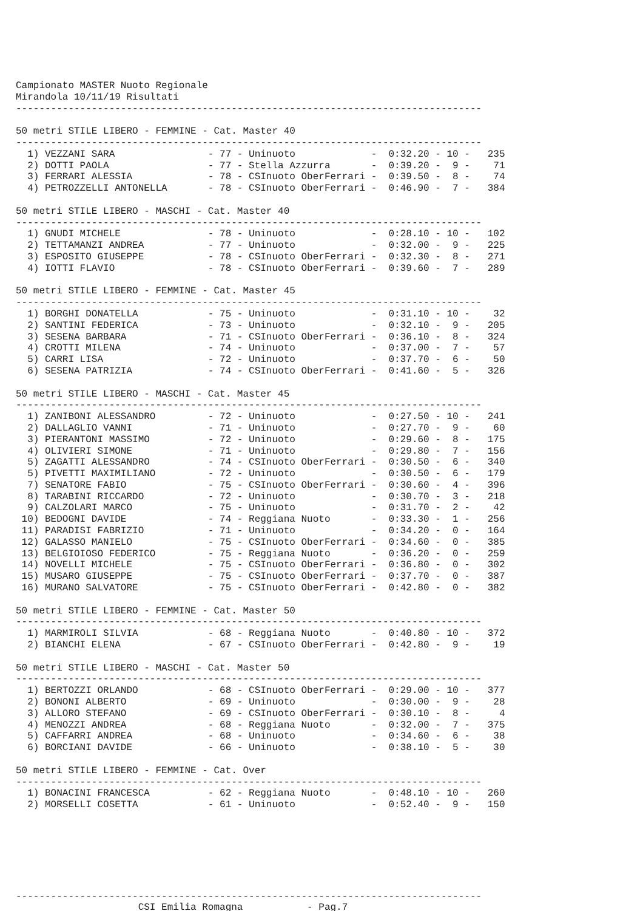Campionato MASTER Nuoto Regionale
Mirandola 10/11/19 Risultati
--------------------------------------------------------------------------------

50 metri STILE LIBERO - FEMMINE - Cat. Master 40
--------------------------------------------------------------------------------
  1) VEZZANI SARA                - 77 - Uninuoto             -  0:32.20 - 10 -   235
  2) DOTTI PAOLA                 - 77 - Stella Azzurra       -  0:39.20 -  9 -    71
  3) FERRARI ALESSIA             - 78 - CSInuoto OberFerrari -  0:39.50 -  8 -    74
  4) PETROZZELLI ANTONELLA       - 78 - CSInuoto OberFerrari -  0:46.90 -  7 -   384

50 metri STILE LIBERO - MASCHI - Cat. Master 40
--------------------------------------------------------------------------------
  1) GNUDI MICHELE               - 78 - Uninuoto             -  0:28.10 - 10 -   102
  2) TETTAMANZI ANDREA           - 77 - Uninuoto             -  0:32.00 -  9 -   225
  3) ESPOSITO GIUSEPPE           - 78 - CSInuoto OberFerrari -  0:32.30 -  8 -   271
  4) IOTTI FLAVIO                - 78 - CSInuoto OberFerrari -  0:39.60 -  7 -   289

50 metri STILE LIBERO - FEMMINE - Cat. Master 45
--------------------------------------------------------------------------------
  1) BORGHI DONATELLA            - 75 - Uninuoto             -  0:31.10 - 10 -    32
  2) SANTINI FEDERICA            - 73 - Uninuoto             -  0:32.10 -  9 -   205
  3) SESENA BARBARA              - 71 - CSInuoto OberFerrari -  0:36.10 -  8 -   324
  4) CROTTI MILENA               - 74 - Uninuoto             -  0:37.00 -  7 -    57
  5) CARRI LISA                  - 72 - Uninuoto             -  0:37.70 -  6 -    50
  6) SESENA PATRIZIA             - 74 - CSInuoto OberFerrari -  0:41.60 -  5 -   326

50 metri STILE LIBERO - MASCHI - Cat. Master 45
--------------------------------------------------------------------------------
  1) ZANIBONI ALESSANDRO         - 72 - Uninuoto             -  0:27.50 - 10 -   241
  2) DALLAGLIO VANNI             - 71 - Uninuoto             -  0:27.70 -  9 -    60
  3) PIERANTONI MASSIMO          - 72 - Uninuoto             -  0:29.60 -  8 -   175
  4) OLIVIERI SIMONE             - 71 - Uninuoto             -  0:29.80 -  7 -   156
  5) ZAGATTI ALESSANDRO          - 74 - CSInuoto OberFerrari -  0:30.50 -  6 -   340
  5) PIVETTI MAXIMILIANO         - 72 - Uninuoto             -  0:30.50 -  6 -   179
  7) SENATORE FABIO              - 75 - CSInuoto OberFerrari -  0:30.60 -  4 -   396
  8) TARABINI RICCARDO           - 72 - Uninuoto             -  0:30.70 -  3 -   218
  9) CALZOLARI MARCO             - 75 - Uninuoto             -  0:31.70 -  2 -    42
 10) BEDOGNI DAVIDE              - 74 - Reggiana Nuoto       -  0:33.30 -  1 -   256
 11) PARADISI FABRIZIO           - 71 - Uninuoto             -  0:34.20 -  0 -   164
 12) GALASSO MANIELO             - 75 - CSInuoto OberFerrari -  0:34.60 -  0 -   385
 13) BELGIOIOSO FEDERICO         - 75 - Reggiana Nuoto       -  0:36.20 -  0 -   259
 14) NOVELLI MICHELE             - 75 - CSInuoto OberFerrari -  0:36.80 -  0 -   302
 15) MUSARO GIUSEPPE             - 75 - CSInuoto OberFerrari -  0:37.70 -  0 -   387
 16) MURANO SALVATORE            - 75 - CSInuoto OberFerrari -  0:42.80 -  0 -   382

50 metri STILE LIBERO - FEMMINE - Cat. Master 50
--------------------------------------------------------------------------------
  1) MARMIROLI SILVIA            - 68 - Reggiana Nuoto       -  0:40.80 - 10 -   372
  2) BIANCHI ELENA               - 67 - CSInuoto OberFerrari -  0:42.80 -  9 -    19

50 metri STILE LIBERO - MASCHI - Cat. Master 50
--------------------------------------------------------------------------------
  1) BERTOZZI ORLANDO            - 68 - CSInuoto OberFerrari -  0:29.00 - 10 -   377
  2) BONONI ALBERTO              - 69 - Uninuoto             -  0:30.00 -  9 -    28
  3) ALLORO STEFANO              - 69 - CSInuoto OberFerrari -  0:30.10 -  8 -     4
  4) MENOZZI ANDREA              - 68 - Reggiana Nuoto       -  0:32.00 -  7 -   375
  5) CAFFARRI ANDREA             - 68 - Uninuoto             -  0:34.60 -  6 -    38
  6) BORCIANI DAVIDE             - 66 - Uninuoto             -  0:38.10 -  5 -    30

50 metri STILE LIBERO - FEMMINE - Cat. Over
--------------------------------------------------------------------------------
  1) BONACINI FRANCESCA          - 62 - Reggiana Nuoto       -  0:48.10 - 10 -   260
  2) MORSELLI COSETTA            - 61 - Uninuoto             -  0:52.40 -  9 -   150







--------------------------------------------------------------------------------
                     CSI Emilia Romagna           - Pag.7